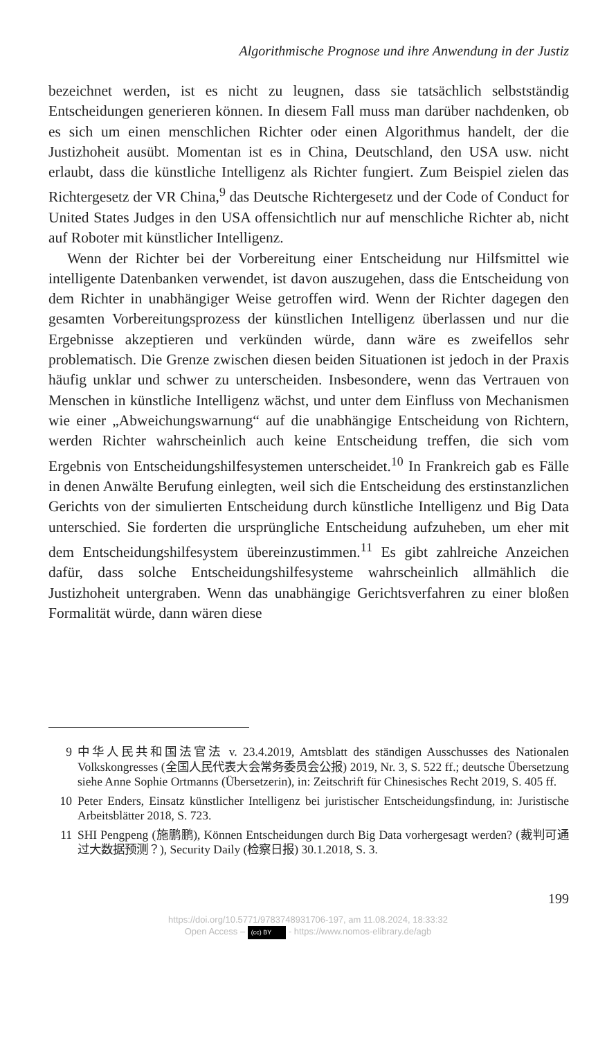Algorithmische Prognose und ihre Anwendung in der Justiz
bezeichnet werden, ist es nicht zu leugnen, dass sie tatsächlich selbstständig Entscheidungen generieren können. In diesem Fall muss man darüber nachdenken, ob es sich um einen menschlichen Richter oder einen Algorithmus handelt, der die Justizhoheit ausübt. Momentan ist es in China, Deutschland, den USA usw. nicht erlaubt, dass die künstliche Intelligenz als Richter fungiert. Zum Beispiel zielen das Richtergesetz der VR China,<sup>9</sup> das Deutsche Richtergesetz und der Code of Conduct for United States Judges in den USA offensichtlich nur auf menschliche Richter ab, nicht auf Roboter mit künstlicher Intelligenz.
Wenn der Richter bei der Vorbereitung einer Entscheidung nur Hilfsmittel wie intelligente Datenbanken verwendet, ist davon auszugehen, dass die Entscheidung von dem Richter in unabhängiger Weise getroffen wird. Wenn der Richter dagegen den gesamten Vorbereitungsprozess der künstlichen Intelligenz überlassen und nur die Ergebnisse akzeptieren und verkünden würde, dann wäre es zweifellos sehr problematisch. Die Grenze zwischen diesen beiden Situationen ist jedoch in der Praxis häufig unklar und schwer zu unterscheiden. Insbesondere, wenn das Vertrauen von Menschen in künstliche Intelligenz wächst, und unter dem Einfluss von Mechanismen wie einer „Abweichungswarnung“ auf die unabhängige Entscheidung von Richtern, werden Richter wahrscheinlich auch keine Entscheidung treffen, die sich vom Ergebnis von Entscheidungshilfesystemen unterscheidet.<sup>10</sup> In Frankreich gab es Fälle in denen Anwälte Berufung einlegten, weil sich die Entscheidung des erstinstanzlichen Gerichts von der simulierten Entscheidung durch künstliche Intelligenz und Big Data unterschied. Sie forderten die ursprüngliche Entscheidung aufzuheben, um eher mit dem Entscheidungshilfesystem übereinzustimmen.<sup>11</sup> Es gibt zahlreiche Anzeichen dafür, dass solche Entscheidungshilfesysteme wahrscheinlich allmählich die Justizhoheit untergraben. Wenn das unabhängige Gerichtsverfahren zu einer bloßen Formalität würde, dann wären diese
9 中华人民共和国法官法 v. 23.4.2019, Amtsblatt des ständigen Ausschusses des Nationalen Volkskongresses (全国人民代表大会常务委员会公报) 2019, Nr. 3, S. 522 ff.; deutsche Übersetzung siehe Anne Sophie Ortmanns (Übersetzerin), in: Zeitschrift für Chinesisches Recht 2019, S. 405 ff.
10 Peter Enders, Einsatz künstlicher Intelligenz bei juristischer Entscheidungsfindung, in: Juristische Arbeitsblätter 2018, S. 723.
11 SHI Pengpeng (施鹏鹏), Können Entscheidungen durch Big Data vorhergesagt werden? (裁判可通过大数据预测？), Security Daily (检察日报) 30.1.2018, S. 3.
199
https://doi.org/10.5771/9783748931706-197, am 11.08.2024, 18:33:32
Open Access – (cc) BY - https://www.nomos-elibrary.de/agb